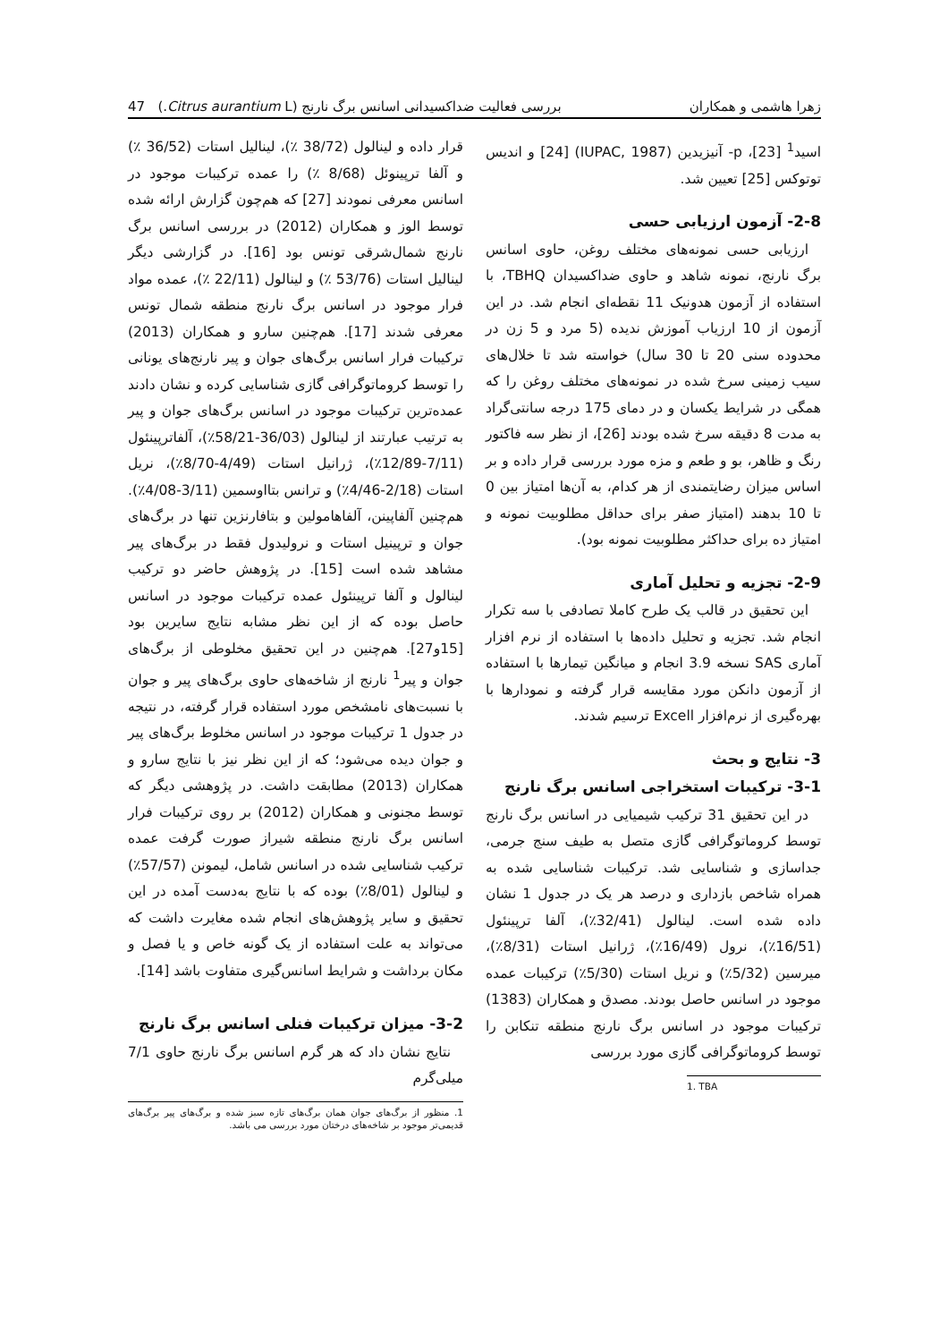زهرا هاشمی و همکاران بررسی فعالیت ضداکسیدانی اسانس برگ نارنج (Citrus aurantium L.) 47
اسید<sup>1</sup> [23]، p- آنیزیدین (IUPAC, 1987) [24] و اندیس توتوکس [25] تعیین شد.
2-8- آزمون ارزیابی حسی
ارزیابی حسی نمونه‌های مختلف روغن، حاوی اسانس برگ نارنج، نمونه شاهد و حاوی ضداکسیدان TBHQ، با استفاده از آزمون هدونیک 11 نقطه‌ای انجام شد. در این آزمون از 10 ارزیاب آموزش ندیده (5 مرد و 5 زن در محدوده سنی 20 تا 30 سال) خواسته شد تا خلال‌های سیب زمینی سرخ شده در نمونه‌های مختلف روغن را که همگی در شرایط یکسان و در دمای 175 درجه سانتی‌گراد به مدت 8 دقیقه سرخ شده بودند [26]، از نظر سه فاکتور رنگ و ظاهر، بو و طعم و مزه مورد بررسی قرار داده و بر اساس میزان رضایتمندی از هر کدام، به آن‌ها امتیاز بین 0 تا 10 بدهند (امتیاز صفر برای حداقل مطلوبیت نمونه و امتیاز ده برای حداکثر مطلوبیت نمونه بود).
2-9- تجزیه و تحلیل آماری
این تحقیق در قالب یک طرح کاملا تصادفی با سه تکرار انجام شد. تجزیه و تحلیل داده‌ها با استفاده از نرم افزار آماری SAS نسخه 3.9 انجام و میانگین تیمارها با استفاده از آزمون دانکن مورد مقایسه قرار گرفته و نمودارها با بهره‌گیری از نرم‌افزار Excell ترسیم شدند.
3- نتایج و بحث
3-1- ترکیبات استخراجی اسانس برگ نارنج
در این تحقیق 31 ترکیب شیمیایی در اسانس برگ نارنج توسط کروماتوگرافی گازی متصل به طیف سنج جرمی، جداسازی و شناسایی شد. ترکیبات شناسایی شده به همراه شاخص بازداری و درصد هر یک در جدول 1 نشان داده شده است. لینالول (32/41٪)، آلفا ترپینئول (16/51٪)، نرول (16/49٪)، ژرانیل استات (8/31٪)، میرسین (5/32٪) و نریل استات (5/30٪) ترکیبات عمده موجود در اسانس حاصل بودند. مصدق و همکاران (1383) ترکیبات موجود در اسانس برگ نارنج منطقه تنکابن را توسط کروماتوگرافی گازی مورد بررسی
1. TBA
قرار داده و لینالول (38/72 ٪)، لینالیل استات (36/52 ٪) و آلفا ترپینوئل (8/68 ٪) را عمده ترکیبات موجود در اسانس معرفی نمودند [27] که هم‌چون گزارش ارائه شده توسط الوز و همکاران (2012) در بررسی اسانس برگ نارنج شمال‌شرقی تونس بود [16]. در گزارشی دیگر لینالیل استات (53/76 ٪) و لینالول (22/11 ٪)، عمده مواد فرار موجود در اسانس برگ نارنج منطقه شمال تونس معرفی شدند [17]. هم‌چنین سارو و همکاران (2013) ترکیبات فرار اسانس برگ‌های جوان و پیر نارنج‌های یونانی را توسط کروماتوگرافی گازی شناسایی کرده و نشان دادند عمده‌ترین ترکیبات موجود در اسانس برگ‌های جوان و پیر به ترتیب عبارتند از لینالول (36/03-58/21٪)، آلفاترپینئول (7/11-12/89٪)، ژرانیل استات (4/49-8/70٪)، نریل استات (2/18-4/46٪) و ترانس بتااوسمین (3/11-4/08٪). هم‌چنین آلفاپینن، آلفاهامولین و بتافارنزین تنها در برگ‌های جوان و ترپینیل استات و نرولیدول فقط در برگ‌های پیر مشاهد شده است [15]. در پژوهش حاضر دو ترکیب لینالول و آلفا ترپینئول عمده ترکیبات موجود در اسانس حاصل بوده که از این نظر مشابه نتایج سایرین بود [15و27]. هم‌چنین در این تحقیق مخلوطی از برگ‌های جوان و پیر<sup>1</sup> نارنج از شاخه‌های حاوی برگ‌های پیر و جوان با نسبت‌های نامشخص مورد استفاده قرار گرفته، در نتیجه در جدول 1 ترکیبات موجود در اسانس مخلوط برگ‌های پیر و جوان دیده می‌شود؛ که از این نظر نیز با نتایج سارو و همکاران (2013) مطابقت داشت. در پژوهشی دیگر که توسط مجنونی و همکاران (2012) بر روی ترکیبات فرار اسانس برگ نارنج منطقه شیراز صورت گرفت عمده ترکیب شناسایی شده در اسانس شامل، لیمونن (57/57٪) و لینالول (8/01٪) بوده که با نتایج به‌دست آمده در این تحقیق و سایر پژوهش‌های انجام شده مغایرت داشت که می‌تواند به علت استفاده از یک گونه خاص و یا فصل و مکان برداشت و شرایط اسانس‌گیری متفاوت باشد [14].
3-2- میزان ترکیبات فنلی اسانس برگ نارنج
نتایج نشان داد که هر گرم اسانس برگ نارنج حاوی 7/1 میلی‌گرم
1. منظور از برگ‌های جوان همان برگ‌های تازه سبز شده و برگ‌های پیر برگ‌های قدیمی‌تر موجود بر شاخه‌های درختان مورد بررسی می باشد.